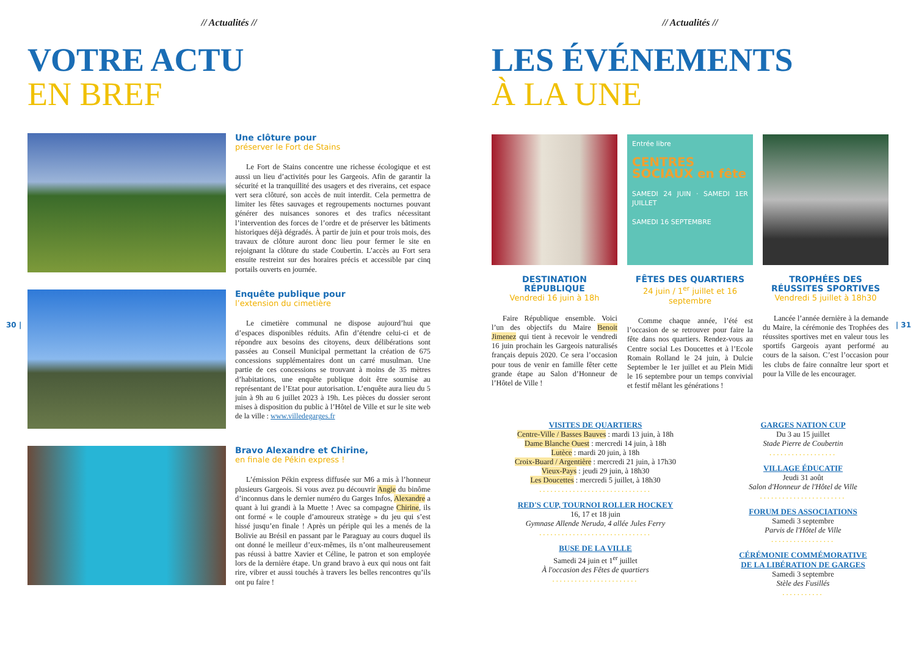// Actualités //
VOTRE ACTU
EN BREF
Une clôture pour
préserver le Fort de Stains
Le Fort de Stains concentre une richesse écologique et est aussi un lieu d’activités pour les Gargeois. Afin de garantir la sécurité et la tranquillité des usagers et des riverains, cet espace vert sera clôturé, son accès de nuit interdit. Cela permettra de limiter les fêtes sauvages et regroupements nocturnes pouvant générer des nuisances sonores et des trafics nécessitant l’intervention des forces de l’ordre et de préserver les bâtiments historiques déjà dégradés. À partir de juin et pour trois mois, des travaux de clôture auront donc lieu pour fermer le site en rejoignant la clôture du stade Coubertin. L’accès au Fort sera ensuite restreint sur des horaires précis et accessible par cinq portails ouverts en journée.
Enquête publique pour
l’extension du cimetière
Le cimetière communal ne dispose aujourd’hui que d’espaces disponibles réduits. Afin d’étendre celui-ci et de répondre aux besoins des citoyens, deux délibérations sont passées au Conseil Municipal permettant la création de 675 concessions supplémentaires dont un carré musulman. Une partie de ces concessions se trouvant à moins de 35 mètres d’habitations, une enquête publique doit être soumise au représentant de l’Etat pour autorisation. L’enquête aura lieu du 5 juin à 9h au 6 juillet 2023 à 19h. Les pièces du dossier seront mises à disposition du public à l’Hôtel de Ville et sur le site web de la ville : www.villedegarges.fr
Bravo Alexandre et Chirine,
en finale de Pékin express !
L’émission Pékin express diffusée sur M6 a mis à l’honneur plusieurs Gargeois. Si vous avez pu découvrir Angie du binôme d’inconnus dans le dernier numéro du Garges Infos, Alexandre a quant à lui grandi à la Muette ! Avec sa compagne Chirine, ils ont formé « le couple d’amoureux stratège » du jeu qui s’est hissé jusqu’en finale ! Après un périple qui les a menés de la Bolivie au Brésil en passant par le Paraguay au cours duquel ils ont donné le meilleur d’eux-mêmes, ils n’ont malheureusement pas réussi à battre Xavier et Céline, le patron et son employée lors de la dernière étape. Un grand bravo à eux qui nous ont fait rire, vibrer et aussi touchés à travers les belles rencontres qu’ils ont pu faire !
30 |
// Actualités //
LES ÉVÉNEMENTS
À LA UNE
DESTINATION RÉPUBLIQUE
Vendredi 16 juin à 18h
Faire République ensemble. Voici l’un des objectifs du Maire Benoit Jimenez qui tient à recevoir le vendredi 16 juin prochain les Gargeois naturalisés français depuis 2020. Ce sera l’occasion pour tous de venir en famille fêter cette grande étape au Salon d’Honneur de l’Hôtel de Ville !
Entrée libre
CENTRES SOCIAUX en fête
SAMEDI 24 JUIN · SAMEDI 1ER JUILLET
SAMEDI 16 SEPTEMBRE
FÊTES DES QUARTIERS
24 juin / 1<sup>er</sup> juillet et 16 septembre
Comme chaque année, l’été est l’occasion de se retrouver pour faire la fête dans nos quartiers. Rendez-vous au Centre social Les Doucettes et à l’Ecole Romain Rolland le 24 juin, à Dulcie September le 1er juillet et au Plein Midi le 16 septembre pour un temps convivial et festif mêlant les générations !
TROPHÉES DES RÉUSSITES SPORTIVES
Vendredi 5 juillet à 18h30
Lancée l’année dernière à la demande du Maire, la cérémonie des Trophées des réussites sportives met en valeur tous les sportifs Gargeois ayant performé au cours de la saison. C’est l’occasion pour les clubs de faire connaître leur sport et pour la Ville de les encourager.
VISITES DE QUARTIERS
Centre-Ville / Basses Bauves : mardi 13 juin, à 18h
Dame Blanche Ouest : mercredi 14 juin, à 18h
Lutèce : mardi 20 juin, à 18h
Croix-Buard / Argentière : mercredi 21 juin, à 17h30
Vieux-Pays : jeudi 29 juin, à 18h30
Les Doucettes : mercredi 5 juillet, à 18h30
..............................
RED'S CUP, TOURNOI ROLLER HOCKEY
16, 17 et 18 juin
Gymnase Allende Neruda, 4 allée Jules Ferry
..............................
BUSE DE LA VILLE
Samedi 24 juin et 1<sup>er</sup> juillet
À l'occasion des Fêtes de quartiers
.......................
GARGES NATION CUP
Du 3 au 15 juillet
Stade Pierre de Coubertin
..................
VILLAGE ÉDUCATIF
Jeudi 31 août
Salon d'Honneur de l'Hôtel de Ville
.......................
FORUM DES ASSOCIATIONS
Samedi 3 septembre
Parvis de l'Hôtel de Ville
.................
CÉRÉMONIE COMMÉMORATIVE
DE LA LIBÉRATION DE GARGES
Samedi 3 septembre
Stèle des Fusillés
...........
| 31